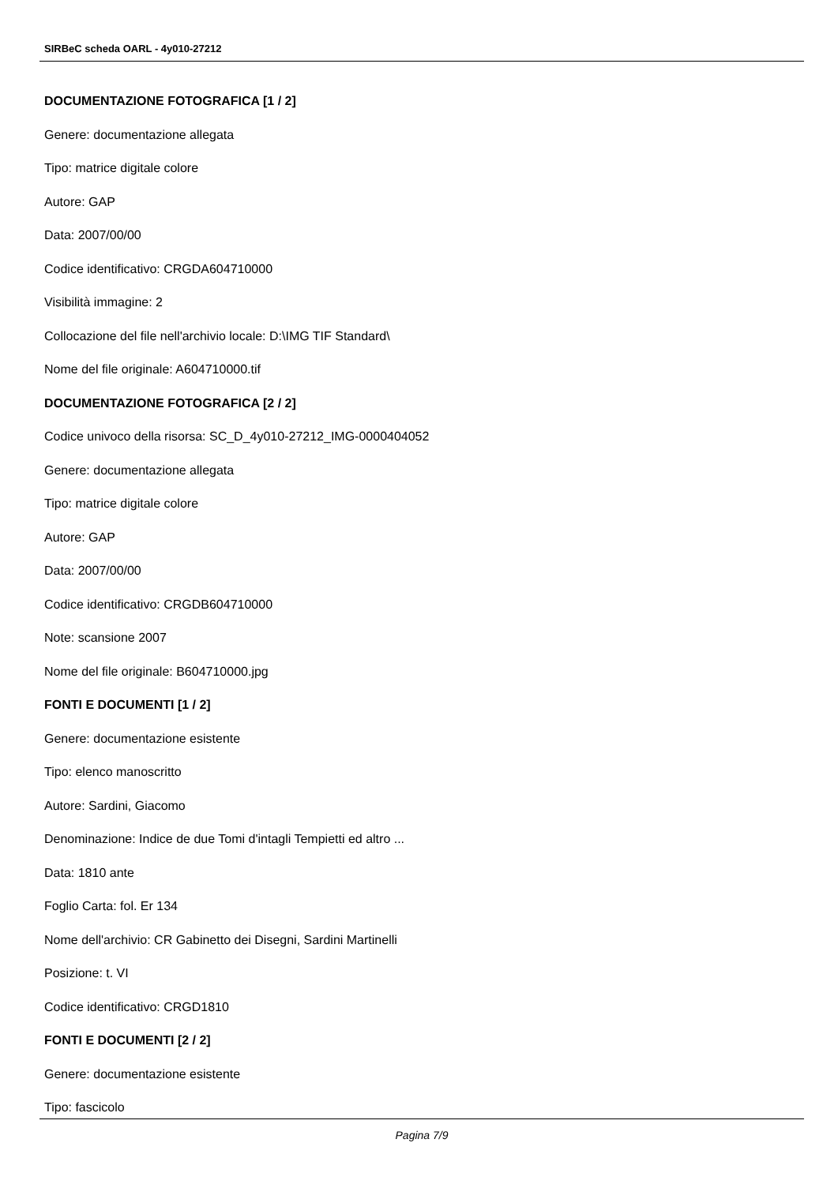SIRBeC scheda OARL - 4y010-27212
DOCUMENTAZIONE FOTOGRAFICA [1 / 2]
Genere: documentazione allegata
Tipo: matrice digitale colore
Autore: GAP
Data: 2007/00/00
Codice identificativo: CRGDA604710000
Visibilità immagine: 2
Collocazione del file nell'archivio locale: D:\IMG TIF Standard\
Nome del file originale: A604710000.tif
DOCUMENTAZIONE FOTOGRAFICA [2 / 2]
Codice univoco della risorsa: SC_D_4y010-27212_IMG-0000404052
Genere: documentazione allegata
Tipo: matrice digitale colore
Autore: GAP
Data: 2007/00/00
Codice identificativo: CRGDB604710000
Note: scansione 2007
Nome del file originale: B604710000.jpg
FONTI E DOCUMENTI [1 / 2]
Genere: documentazione esistente
Tipo: elenco manoscritto
Autore: Sardini, Giacomo
Denominazione: Indice de due Tomi d'intagli Tempietti ed altro ...
Data: 1810 ante
Foglio Carta: fol. Er 134
Nome dell'archivio: CR Gabinetto dei Disegni, Sardini Martinelli
Posizione: t. VI
Codice identificativo: CRGD1810
FONTI E DOCUMENTI [2 / 2]
Genere: documentazione esistente
Tipo: fascicolo
Pagina 7/9